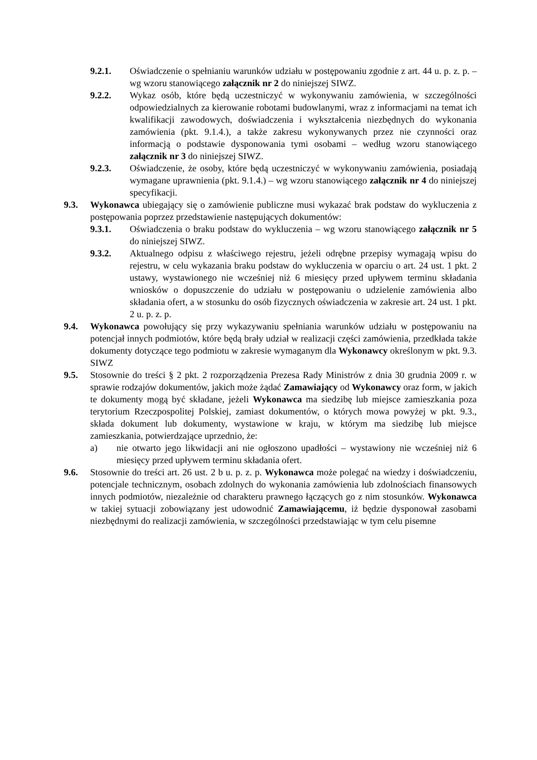9.2.1. Oświadczenie o spełnianiu warunków udziału w postępowaniu zgodnie z art. 44 u. p. z. p. – wg wzoru stanowiącego załącznik nr 2 do niniejszej SIWZ.
9.2.2. Wykaz osób, które będą uczestniczyć w wykonywaniu zamówienia, w szczególności odpowiedzialnych za kierowanie robotami budowlanymi, wraz z informacjami na temat ich kwalifikacji zawodowych, doświadczenia i wykształcenia niezbędnych do wykonania zamówienia (pkt. 9.1.4.), a także zakresu wykonywanych przez nie czynności oraz informacją o podstawie dysponowania tymi osobami – według wzoru stanowiącego załącznik nr 3 do niniejszej SIWZ.
9.2.3. Oświadczenie, że osoby, które będą uczestniczyć w wykonywaniu zamówienia, posiadają wymagane uprawnienia (pkt. 9.1.4.) – wg wzoru stanowiącego załącznik nr 4 do niniejszej specyfikacji.
9.3. Wykonawca ubiegający się o zamówienie publiczne musi wykazać brak podstaw do wykluczenia z postępowania poprzez przedstawienie następujących dokumentów:
9.3.1. Oświadczenia o braku podstaw do wykluczenia – wg wzoru stanowiącego załącznik nr 5 do niniejszej SIWZ.
9.3.2. Aktualnego odpisu z właściwego rejestru, jeżeli odrębne przepisy wymagają wpisu do rejestru, w celu wykazania braku podstaw do wykluczenia w oparciu o art. 24 ust. 1 pkt. 2 ustawy, wystawionego nie wcześniej niż 6 miesięcy przed upływem terminu składania wniosków o dopuszczenie do udziału w postępowaniu o udzielenie zamówienia albo składania ofert, a w stosunku do osób fizycznych oświadczenia w zakresie art. 24 ust. 1 pkt. 2 u. p. z. p.
9.4. Wykonawca powołujący się przy wykazywaniu spełniania warunków udziału w postępowaniu na potencjał innych podmiotów, które będą brały udział w realizacji części zamówienia, przedkłada także dokumenty dotyczące tego podmiotu w zakresie wymaganym dla Wykonawcy określonym w pkt. 9.3. SIWZ
9.5. Stosownie do treści § 2 pkt. 2 rozporządzenia Prezesa Rady Ministrów z dnia 30 grudnia 2009 r. w sprawie rodzajów dokumentów, jakich może żądać Zamawiający od Wykonawcy oraz form, w jakich te dokumenty mogą być składane, jeżeli Wykonawca ma siedzibę lub miejsce zamieszkania poza terytorium Rzeczpospolitej Polskiej, zamiast dokumentów, o których mowa powyżej w pkt. 9.3., składa dokument lub dokumenty, wystawione w kraju, w którym ma siedzibę lub miejsce zamieszkania, potwierdzające uprzednio, że:
a) nie otwarto jego likwidacji ani nie ogłoszono upadłości – wystawiony nie wcześniej niż 6 miesięcy przed upływem terminu składania ofert.
9.6. Stosownie do treści art. 26 ust. 2 b u. p. z. p. Wykonawca może polegać na wiedzy i doświadczeniu, potencjale technicznym, osobach zdolnych do wykonania zamówienia lub zdolnościach finansowych innych podmiotów, niezależnie od charakteru prawnego łączących go z nim stosunków. Wykonawca w takiej sytuacji zobowiązany jest udowodnić Zamawiającemu, iż będzie dysponował zasobami niezbędnymi do realizacji zamówienia, w szczególności przedstawiając w tym celu pisemne